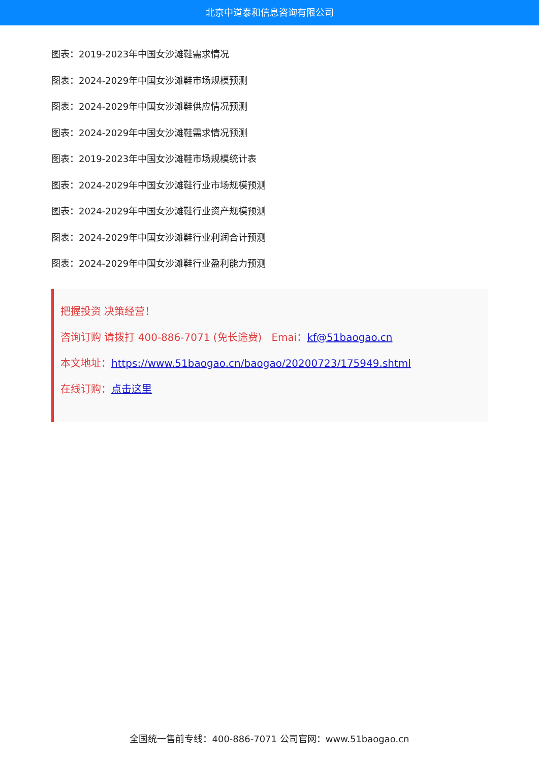北京中道泰和信息咨询有限公司
图表：2019-2023年中国女沙滩鞋需求情况
图表：2024-2029年中国女沙滩鞋市场规模预测
图表：2024-2029年中国女沙滩鞋供应情况预测
图表：2024-2029年中国女沙滩鞋需求情况预测
图表：2019-2023年中国女沙滩鞋市场规模统计表
图表：2024-2029年中国女沙滩鞋行业市场规模预测
图表：2024-2029年中国女沙滩鞋行业资产规模预测
图表：2024-2029年中国女沙滩鞋行业利润合计预测
图表：2024-2029年中国女沙滩鞋行业盈利能力预测
把握投资 决策经营！
咨询订购 请拨打 400-886-7071 (免长途费) Emai：kf@51baogao.cn
本文地址：https://www.51baogao.cn/baogao/20200723/175949.shtml
在线订购：点击这里
全国统一售前专线：400-886-7071 公司官网：www.51baogao.cn